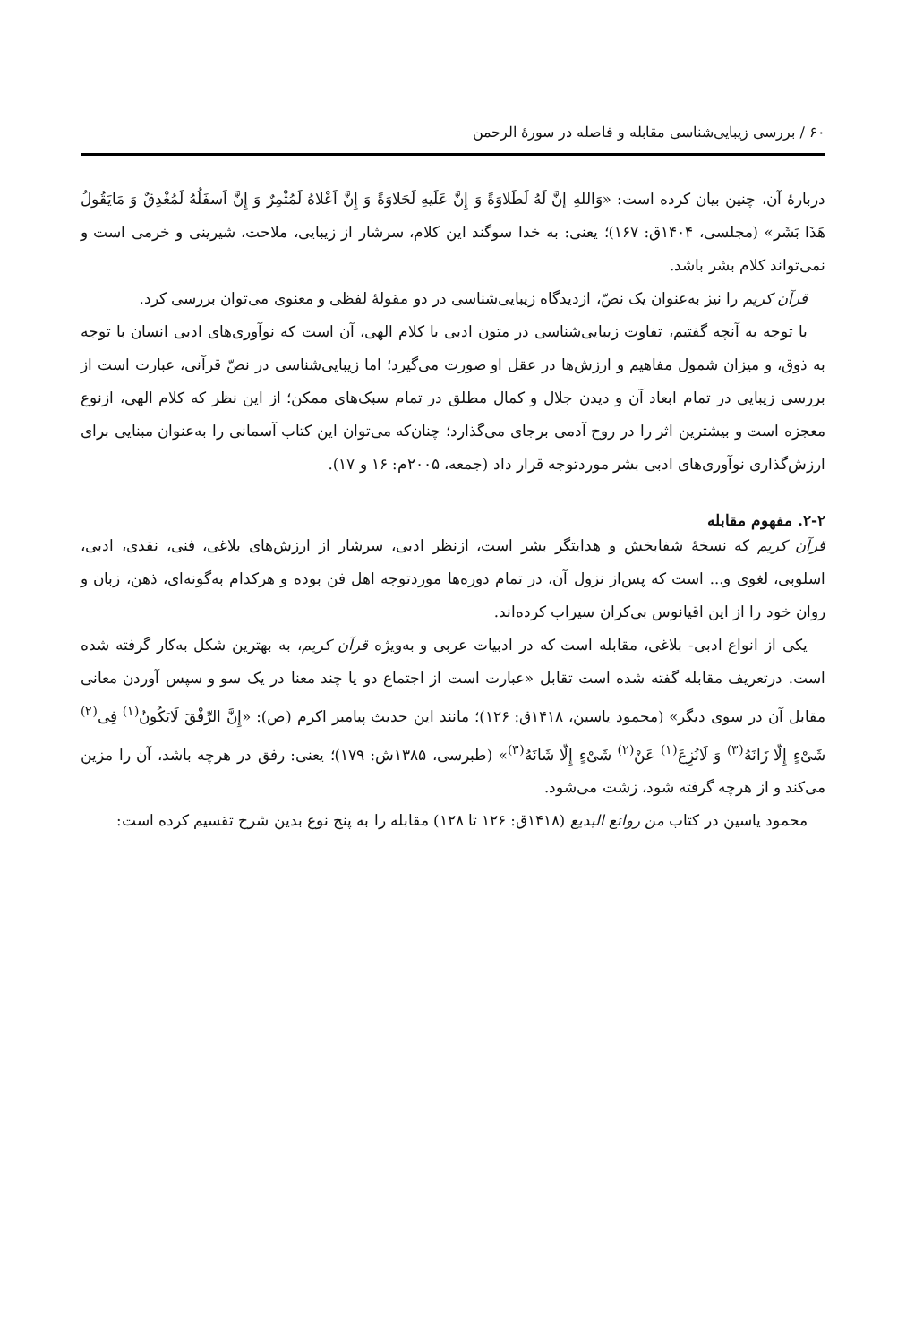۶۰ / بررسی زیبایی‌شناسی مقابله و فاصله در سورهٔ الرحمن
دربارهٔ آن، چنین بیان کرده است: «وَاللهِ إنَّ لَهُ لَطَلاوَةً وَ إِنَّ عَلَیهِ لَحَلاوَةً وَ إِنَّ اَعْلاهُ لَمُثْمِرٌ وَ إِنَّ اَسفَلُهُ لَمُغْدِقٌ وَ مَایَقُولُ هَذَا بَشَر» (مجلسی، ۱۴۰۴ق: ۱۶۷)؛ یعنی: به خدا سوگند این کلام، سرشار از زیبایی، ملاحت، شیرینی و خرمی است و نمی‌تواند کلام بشر باشد.
قرآن کریم را نیز به‌عنوان یک نصّ، ازدیدگاه زیبایی‌شناسی در دو مقولهٔ لفظی و معنوی می‌توان بررسی کرد.
با توجه به آنچه گفتیم، تفاوت زیبایی‌شناسی در متون ادبی با کلام الهی، آن است که نوآوری‌های ادبی انسان با توجه به ذوق، و میزان شمول مفاهیم و ارزش‌ها در عقل او صورت می‌گیرد؛ اما زیبایی‌شناسی در نصّ قرآنی، عبارت است از بررسی زیبایی در تمام ابعاد آن و دیدن جلال و کمال مطلق در تمام سبک‌های ممکن؛ از این نظر که کلام الهی، ازنوع معجزه است و بیشترین اثر را در روح آدمی برجای می‌گذارد؛ چنان‌که می‌توان این کتاب آسمانی را به‌عنوان مبنایی برای ارزش‌گذاری نوآوری‌های ادبی بشر موردتوجه قرار داد (جمعه، ۲۰۰۵م: ۱۶ و ۱۷).
۲-۲. مفهوم مقابله
قرآن کریم که نسخهٔ شفابخش و هدایتگر بشر است، ازنظر ادبی، سرشار از ارزش‌های بلاغی، فنی، نقدی، ادبی، اسلوبی، لغوی و... است که پس‌از نزول آن، در تمام دوره‌ها موردتوجه اهل فن بوده و هرکدام به‌گونه‌ای، ذهن، زبان و روان خود را از این اقیانوس بی‌کران سیراب کرده‌اند.
یکی از انواع ادبی- بلاغی، مقابله است که در ادبیات عربی و به‌ویژه قرآن کریم، به بهترین شکل به‌کار گرفته شده است. درتعریف مقابله گفته شده است تقابل «عبارت است از اجتماع دو یا چند معنا در یک سو و سپس آوردن معانی مقابل آن در سوی دیگر» (محمود یاسین، ۱۴۱۸ق: ۱۲۶)؛ مانند این حدیث پیامبر اکرم (ص): «إِنَّ الرِّفْقَ لَایَکُونُ<sup>(۱)</sup> فِی<sup>(۲)</sup> شَیْءٍ إِلّا زَانَهُ<sup>(۳)</sup> وَ لَانُزِعَ<sup>(۱)</sup> عَنْ<sup>(۲)</sup> شَیْءٍ إِلّا شَانَهُ<sup>(۳)</sup>» (طبرسی، ۱۳۸۵ش: ۱۷۹)؛ یعنی: رفق در هرچه باشد، آن را مزین می‌کند و از هرچه گرفته شود، زشت می‌شود.
محمود یاسین در کتاب من روائع البدیع (۱۴۱۸ق: ۱۲۶ تا ۱۲۸) مقابله را به پنج نوع بدین شرح تقسیم کرده است: